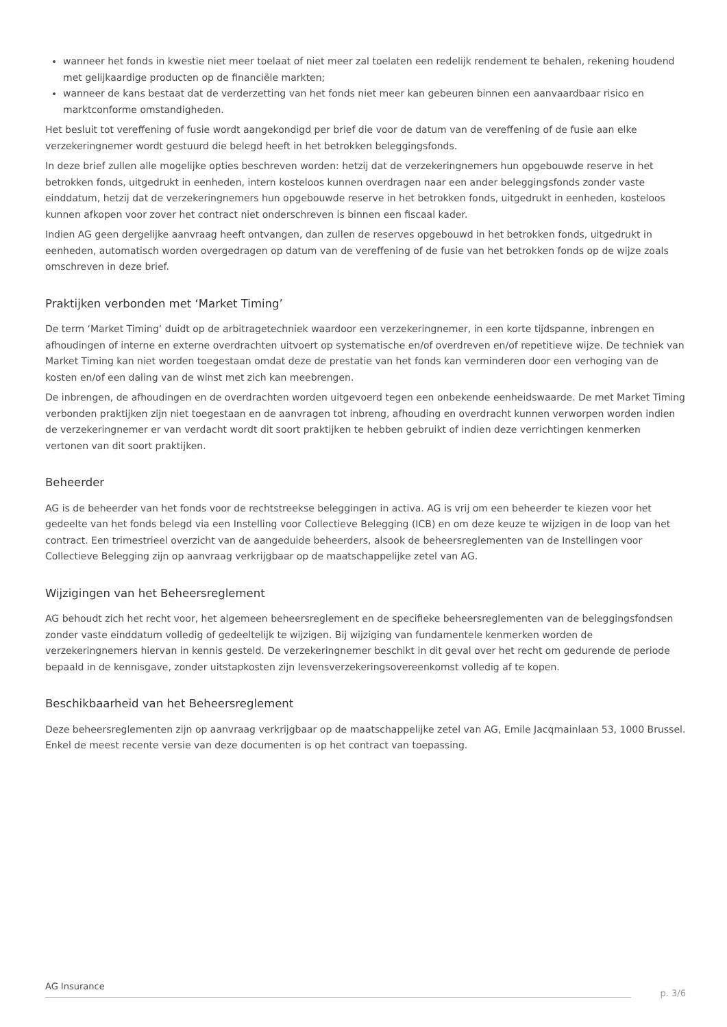wanneer het fonds in kwestie niet meer toelaat of niet meer zal toelaten een redelijk rendement te behalen, rekening houdend met gelijkaardige producten op de financiële markten;
wanneer de kans bestaat dat de verderzetting van het fonds niet meer kan gebeuren binnen een aanvaardbaar risico en marktconforme omstandigheden.
Het besluit tot vereffening of fusie wordt aangekondigd per brief die voor de datum van de vereffening of de fusie aan elke verzekeringnemer wordt gestuurd die belegd heeft in het betrokken beleggingsfonds.
In deze brief zullen alle mogelijke opties beschreven worden: hetzij dat de verzekeringnemers hun opgebouwde reserve in het betrokken fonds, uitgedrukt in eenheden, intern kosteloos kunnen overdragen naar een ander beleggingsfonds zonder vaste einddatum, hetzij dat de verzekeringnemers hun opgebouwde reserve in het betrokken fonds, uitgedrukt in eenheden, kosteloos kunnen afkopen voor zover het contract niet onderschreven is binnen een fiscaal kader.
Indien AG geen dergelijke aanvraag heeft ontvangen, dan zullen de reserves opgebouwd in het betrokken fonds, uitgedrukt in eenheden, automatisch worden overgedragen op datum van de vereffening of de fusie van het betrokken fonds op de wijze zoals omschreven in deze brief.
Praktijken verbonden met ‘Market Timing’
De term ‘Market Timing’ duidt op de arbitragetechniek waardoor een verzekeringnemer, in een korte tijdspanne, inbrengen en afhoudingen of interne en externe overdrachten uitvoert op systematische en/of overdreven en/of repetitieve wijze. De techniek van Market Timing kan niet worden toegestaan omdat deze de prestatie van het fonds kan verminderen door een verhoging van de kosten en/of een daling van de winst met zich kan meebrengen.
De inbrengen, de afhoudingen en de overdrachten worden uitgevoerd tegen een onbekende eenheidswaarde. De met Market Timing verbonden praktijken zijn niet toegestaan en de aanvragen tot inbreng, afhouding en overdracht kunnen verworpen worden indien de verzekeringnemer er van verdacht wordt dit soort praktijken te hebben gebruikt of indien deze verrichtingen kenmerken vertonen van dit soort praktijken.
Beheerder
AG is de beheerder van het fonds voor de rechtstreekse beleggingen in activa. AG is vrij om een beheerder te kiezen voor het gedeelte van het fonds belegd via een Instelling voor Collectieve Belegging (ICB) en om deze keuze te wijzigen in de loop van het contract. Een trimestrieel overzicht van de aangeduide beheerders, alsook de beheersreglementen van de Instellingen voor Collectieve Belegging zijn op aanvraag verkrijgbaar op de maatschappelijke zetel van AG.
Wijzigingen van het Beheersreglement
AG behoudt zich het recht voor, het algemeen beheersreglement en de specifieke beheersreglementen van de beleggingsfondsen zonder vaste einddatum volledig of gedeeltelijk te wijzigen. Bij wijziging van fundamentele kenmerken worden de verzekeringnemers hiervan in kennis gesteld. De verzekeringnemer beschikt in dit geval over het recht om gedurende de periode bepaald in de kennisgave, zonder uitstapkosten zijn levensverzekeringsovereenkomst volledig af te kopen.
Beschikbaarheid van het Beheersreglement
Deze beheersreglementen zijn op aanvraag verkrijgbaar op de maatschappelijke zetel van AG, Emile Jacqmainlaan 53, 1000 Brussel. Enkel de meest recente versie van deze documenten is op het contract van toepassing.
AG Insurance p. 3/6